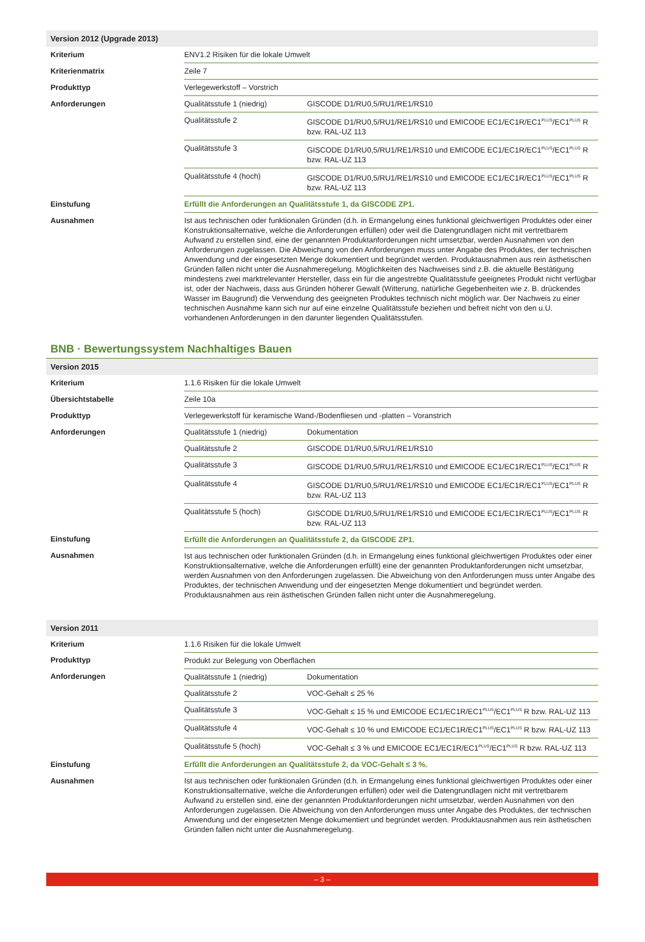| Version 2012 (Upgrade 2013) | | |
| --- | --- | --- |
| Kriterium | ENV1.2 Risiken für die lokale Umwelt | |
| Kriterienmatrix | Zeile 7 | |
| Produkttyp | Verlegewerkstoff – Vorstrich | |
| Anforderungen | Qualitätsstufe 1 (niedrig) | GISCODE D1/RU0,5/RU1/RE1/RS10 |
| | Qualitätsstufe 2 | GISCODE D1/RU0,5/RU1/RE1/RS10 und EMICODE EC1/EC1R/EC1<sup>PLUS</sup>/EC1<sup>PLUS</sup> R bzw. RAL-UZ 113 |
| | Qualitätsstufe 3 | GISCODE D1/RU0,5/RU1/RE1/RS10 und EMICODE EC1/EC1R/EC1<sup>PLUS</sup>/EC1<sup>PLUS</sup> R bzw. RAL-UZ 113 |
| | Qualitätsstufe 4 (hoch) | GISCODE D1/RU0,5/RU1/RE1/RS10 und EMICODE EC1/EC1R/EC1<sup>PLUS</sup>/EC1<sup>PLUS</sup> R bzw. RAL-UZ 113 |
| Einstufung | Erfüllt die Anforderungen an Qualitätsstufe 1, da GISCODE ZP1. | |
| Ausnahmen | Ist aus technischen oder funktionalen Gründen (d.h. in Ermangelung eines funktional gleichwertigen Produktes oder einer Konstruktionsalternative, welche die Anforderungen erfüllen) oder weil die Datengrundlagen nicht mit vertretbarem Aufwand zu erstellen sind, eine der genannten Produktanforderungen nicht umsetzbar, werden Ausnahmen von den Anforderungen zugelassen. Die Abweichung von den Anforderungen muss unter Angabe des Produktes, der technischen Anwendung und der eingesetzten Menge dokumentiert und begründet werden. Produktausnahmen aus rein ästhetischen Gründen fallen nicht unter die Ausnahmeregelung. Möglichkeiten des Nachweises sind z.B. die aktuelle Bestätigung mindestens zwei marktrelevanter Hersteller, dass ein für die angestrebte Qualitätsstufe geeignetes Produkt nicht verfügbar ist, oder der Nachweis, dass aus Gründen höherer Gewalt (Witterung, natürliche Gegebenheiten wie z. B. drückendes Wasser im Baugrund) die Verwendung des geeigneten Produktes technisch nicht möglich war. Der Nachweis zu einer technischen Ausnahme kann sich nur auf eine einzelne Qualitätsstufe beziehen und befreit nicht von den u.U. vorhandenen Anforderungen in den darunter liegenden Qualitätsstufen. | |
BNB · Bewertungssystem Nachhaltiges Bauen
| Version 2015 | | |
| --- | --- | --- |
| Kriterium | 1.1.6 Risiken für die lokale Umwelt | |
| Übersichtstabelle | Zeile 10a | |
| Produkttyp | Verlegewerkstoff für keramische Wand-/Bodenfliesen und -platten – Voranstrich | |
| Anforderungen | Qualitätsstufe 1 (niedrig) | Dokumentation |
| | Qualitätsstufe 2 | GISCODE D1/RU0,5/RU1/RE1/RS10 |
| | Qualitätsstufe 3 | GISCODE D1/RU0,5/RU1/RE1/RS10 und EMICODE EC1/EC1R/EC1<sup>PLUS</sup>/EC1<sup>PLUS</sup> R |
| | Qualitätsstufe 4 | GISCODE D1/RU0,5/RU1/RE1/RS10 und EMICODE EC1/EC1R/EC1<sup>PLUS</sup>/EC1<sup>PLUS</sup> R bzw. RAL-UZ 113 |
| | Qualitätsstufe 5 (hoch) | GISCODE D1/RU0,5/RU1/RE1/RS10 und EMICODE EC1/EC1R/EC1<sup>PLUS</sup>/EC1<sup>PLUS</sup> R bzw. RAL-UZ 113 |
| Einstufung | Erfüllt die Anforderungen an Qualitätsstufe 2, da GISCODE ZP1. | |
| Ausnahmen | Ist aus technischen oder funktionalen Gründen (d.h. in Ermangelung eines funktional gleichwertigen Produktes oder einer Konstruktionsalternative, welche die Anforderungen erfüllt) eine der genannten Produktanforderungen nicht umsetzbar, werden Ausnahmen von den Anforderungen zugelassen. Die Abweichung von den Anforderungen muss unter Angabe des Produktes, der technischen Anwendung und der eingesetzten Menge dokumentiert und begründet werden. Produktausnahmen aus rein ästhetischen Gründen fallen nicht unter die Ausnahmeregelung. | |
| Version 2011 | | |
| --- | --- | --- |
| Kriterium | 1.1.6 Risiken für die lokale Umwelt | |
| Produkttyp | Produkt zur Belegung von Oberflächen | |
| Anforderungen | Qualitätsstufe 1 (niedrig) | Dokumentation |
| | Qualitätsstufe 2 | VOC-Gehalt ≤ 25 % |
| | Qualitätsstufe 3 | VOC-Gehalt ≤ 15 % und EMICODE EC1/EC1R/EC1<sup>PLUS</sup>/EC1<sup>PLUS</sup> R bzw. RAL-UZ 113 |
| | Qualitätsstufe 4 | VOC-Gehalt ≤ 10 % und EMICODE EC1/EC1R/EC1<sup>PLUS</sup>/EC1<sup>PLUS</sup> R bzw. RAL-UZ 113 |
| | Qualitätsstufe 5 (hoch) | VOC-Gehalt ≤ 3 % und EMICODE EC1/EC1R/EC1<sup>PLUS</sup>/EC1<sup>PLUS</sup> R bzw. RAL-UZ 113 |
| Einstufung | Erfüllt die Anforderungen an Qualitätsstufe 2, da VOC-Gehalt ≤ 3 %. | |
| Ausnahmen | Ist aus technischen oder funktionalen Gründen (d.h. in Ermangelung eines funktional gleichwertigen Produktes oder einer Konstruktionsalternative, welche die Anforderungen erfüllen) oder weil die Datengrundlagen nicht mit vertretbarem Aufwand zu erstellen sind, eine der genannten Produktanforderungen nicht umsetzbar, werden Ausnahmen von den Anforderungen zugelassen. Die Abweichung von den Anforderungen muss unter Angabe des Produktes, der technischen Anwendung und der eingesetzten Menge dokumentiert und begründet werden. Produktausnahmen aus rein ästhetischen Gründen fallen nicht unter die Ausnahmeregelung. | |
– 3 –